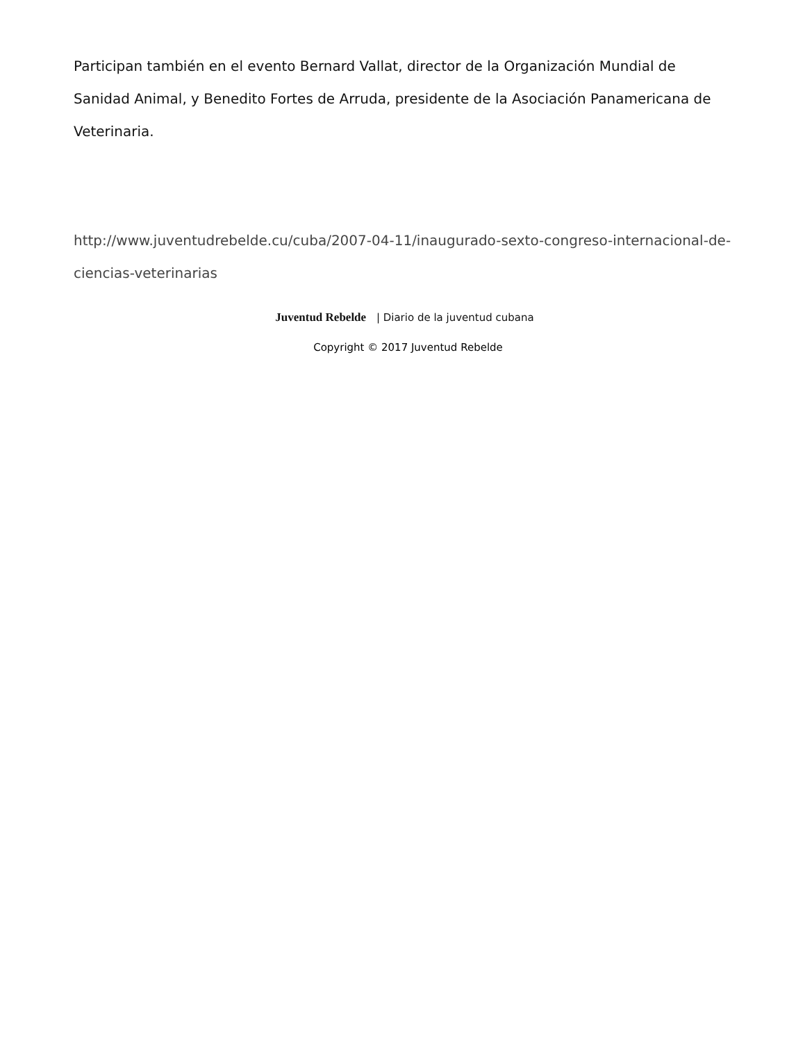Participan también en el evento Bernard Vallat, director de la Organización Mundial de Sanidad Animal, y Benedito Fortes de Arruda, presidente de la Asociación Panamericana de Veterinaria.
http://www.juventudrebelde.cu/cuba/2007-04-11/inaugurado-sexto-congreso-internacional-de-ciencias-veterinarias
Juventud Rebelde | Diario de la juventud cubana
Copyright © 2017 Juventud Rebelde